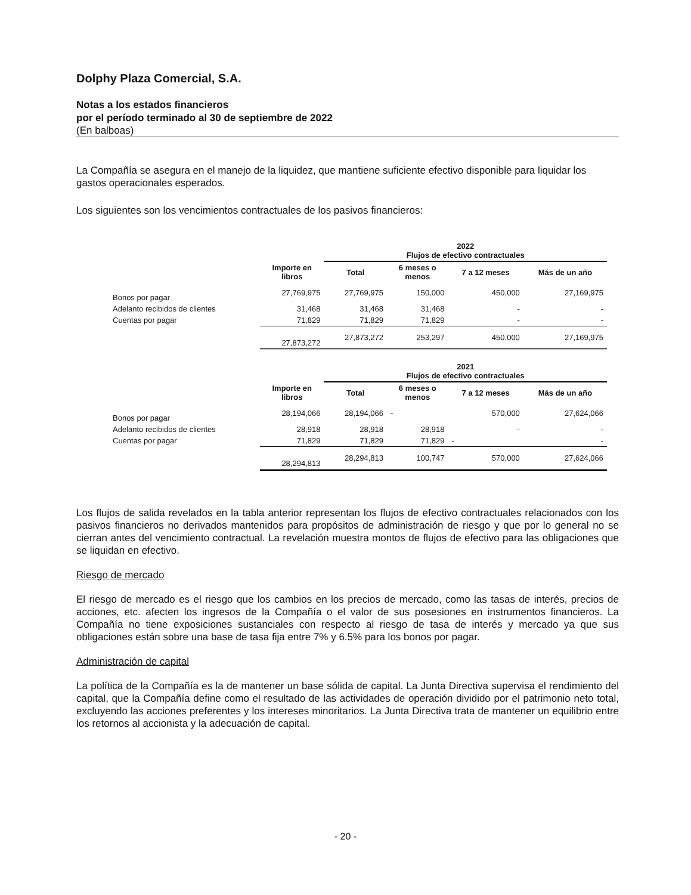Dolphy Plaza Comercial, S.A.
Notas a los estados financieros
por el período terminado al 30 de septiembre de 2022
(En balboas)
La Compañía se asegura en el manejo de la liquidez, que mantiene suficiente efectivo disponible para liquidar los gastos operacionales esperados.
Los siguientes son los vencimientos contractuales de los pasivos financieros:
| | | 2022 Flujos de efectivo contractuales | | | |
| --- | --- | --- | --- | --- | --- |
| | Importe en libros | Total | 6 meses o menos | 7 a 12 meses | Más de un año |
| Bonos por pagar | 27,769,975 | 27,769,975 | 150,000 | 450,000 | 27,169,975 |
| Adelanto recibidos de clientes | 31,468 | 31,468 | 31,468 | - | - |
| Cuentas por pagar | 71,829 | 71,829 | 71,829 | - | - |
| | 27,873,272 | 27,873,272 | 253,297 | 450,000 | 27,169,975 |
| | | 2021 Flujos de efectivo contractuales | | | |
| | Importe en libros | Total | 6 meses o menos | 7 a 12 meses | Más de un año |
| Bonos por pagar | 28,194,066 | 28,194,066 | - | 570,000 | 27,624,066 |
| Adelanto recibidos de clientes | 28,918 | 28,918 | 28,918 | - | - |
| Cuentas por pagar | 71,829 | 71,829 | 71,829 | - | - |
| | 28,294,813 | 28,294,813 | 100,747 | 570,000 | 27,624,066 |
Los flujos de salida revelados en la tabla anterior representan los flujos de efectivo contractuales relacionados con los pasivos financieros no derivados mantenidos para propósitos de administración de riesgo y que por lo general no se cierran antes del vencimiento contractual. La revelación muestra montos de flujos de efectivo para las obligaciones que se liquidan en efectivo.
Riesgo de mercado
El riesgo de mercado es el riesgo que los cambios en los precios de mercado, como las tasas de interés, precios de acciones, etc. afecten los ingresos de la Compañía o el valor de sus posesiones en instrumentos financieros. La Compañía no tiene exposiciones sustanciales con respecto al riesgo de tasa de interés y mercado ya que sus obligaciones están sobre una base de tasa fija entre 7% y 6.5% para los bonos por pagar.
Administración de capital
La política de la Compañía es la de mantener un base sólida de capital. La Junta Directiva supervisa el rendimiento del capital, que la Compañía define como el resultado de las actividades de operación dividido por el patrimonio neto total, excluyendo las acciones preferentes y los intereses minoritarios. La Junta Directiva trata de mantener un equilibrio entre los retornos al accionista y la adecuación de capital.
- 20 -